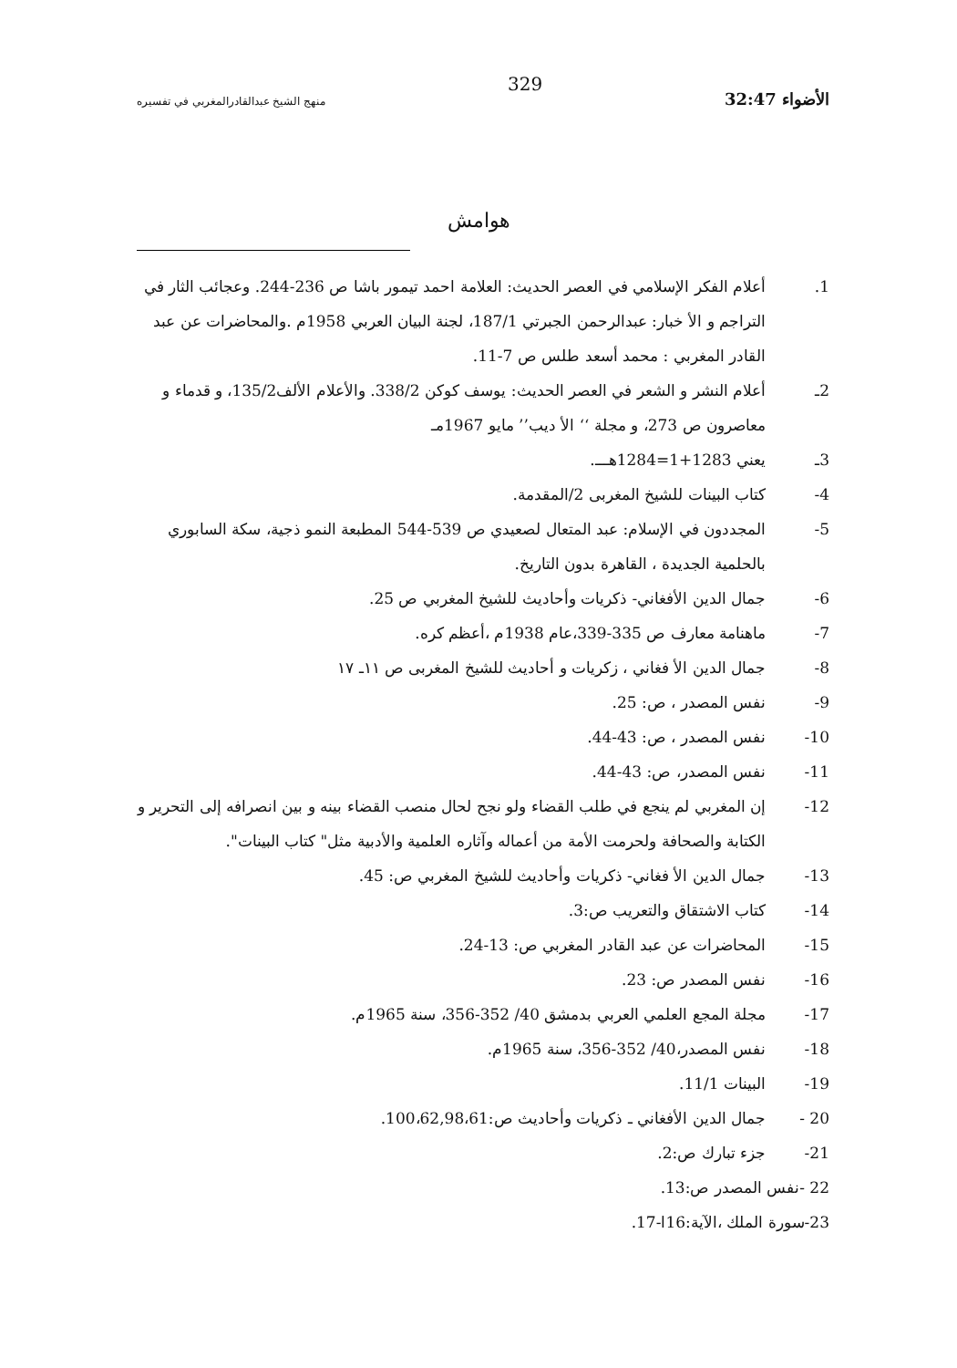الأضواء 32:47
329
منهج الشيخ عبدالقادرالمغربي في تفسيره
هوامش
1. أعلام الفكر الإسلامي في العصر الحديث: العلامة احمد تيمور باشا ص 236-244. وعجائب الثار في التراجم و الأ خبار: عبدالرحمن الجبرتي 187/1، لجنة البيان العربي 1958م .والمحاضرات عن عبد القادر المغربي : محمد أسعد طلس ص 7-11.
2ـ أعلام النشر و الشعر في العصر الحديث: يوسف كوكن 338/2. والأعلام الألف135/2، و قدماء و معاصرون ص 273، و مجلة ‘‘ الأ ديب’’ مايو 1967مـ
3ـ يعني 1283+1=1284هـــ.
4- كتاب البينات للشيخ المغربى 2/المقدمة.
5- المجددون في الإسلام: عبد المتعال لصعيدي ص 539-544 المطبعة النمو ذجية، سكة السابوري بالحلمية الجديدة ، القاهرة بدون التاريخ.
6- جمال الدين الأفغاني- ذكريات وأحاديث للشيخ المغربي ص 25.
7- ماهنامة معارف ص 335-339،عام 1938م ،أعظم كره.
8- جمال الدين الأ فغاني ، زكريات و أحاديث للشيخ المغربى ص ١١ـ ١٧
9- نفس المصدر ، ص: 25.
10- نفس المصدر ، ص: 43-44.
11- نفس المصدر، ص: 43-44.
12- إن المغربي لم ينجع في طلب القضاء ولو نجح لحال منصب القضاء بينه و بين انصرافه إلى التحرير و الكتابة والصحافة ولحرمت الأمة من أعماله وآثاره العلمية والأدبية مثل" كتاب البينات".
13- جمال الدين الأ فغاني- ذكريات وأحاديث للشيخ المغربي ص: 45.
14- كتاب الاشتقاق والتعريب ص:3.
15- المحاضرات عن عبد القادر المغربي ص: 13-24.
16- نفس المصدر ص: 23.
17- مجلة المجع العلمي العربي بدمشق 40/ 352-356، سنة 1965م.
18- نفس المصدر،40/ 352-356، سنة 1965م.
19- البينات 11/1.
20 - جمال الدين الأفغاني ـ ذكريات وأحاديث ص:100،62,98،61.
21- جزء تبارك ص:2.
22 -نفس المصدر ص:13.
23-سورة الملك ،الآية:16ا-17.